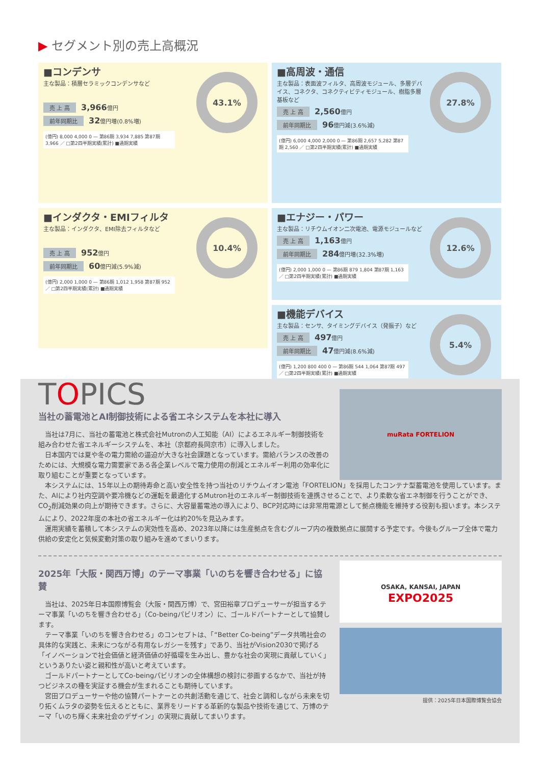▶ セグメント別の売上高概況
43.1%
■コンデンサ
主な製品：積層セラミックコンデンサなど
売 上 高 3,966億円
前年同期比 32億円増(0.8%増)
(億円) 8,000 4,000 0 — 第86期 3,934 7,885 第87期 3,966 ／ □第2四半期実績(累計) ■通期実績
27.8%
■高周波・通信
主な製品：表面波フィルタ、高周波モジュール、多層デバイス、コネクタ、コネクティビティモジュール、樹脂多層基板など
売 上 高 2,560億円
前年同期比 96億円減(3.6%減)
(億円) 6,000 4,000 2,000 0 — 第86期 2,657 5,282 第87期 2,560 ／ □第2四半期実績(累計) ■通期実績
10.4%
■インダクタ・EMIフィルタ
主な製品：インダクタ、EMI除去フィルタなど
売 上 高 952億円
前年同期比 60億円減(5.9%減)
(億円) 2,000 1,000 0 — 第86期 1,012 1,958 第87期 952 ／ □第2四半期実績(累計) ■通期実績
12.6%
■エナジー・パワー
主な製品：リチウムイオン二次電池、電源モジュールなど
売 上 高 1,163億円
前年同期比 284億円増(32.3%増)
(億円) 2,000 1,000 0 — 第86期 879 1,804 第87期 1,163 ／ □第2四半期実績(累計) ■通期実績
5.4%
■機能デバイス
主な製品：センサ、タイミングデバイス（発振子）など
売 上 高 497億円
前年同期比 47億円減(8.6%減)
(億円) 1,200 800 400 0 — 第86期 544 1,064 第87期 497 ／ □第2四半期実績(累計) ■通期実績
muRata FORTELION
TOPICS
当社の蓄電池とAI制御技術による省エネシステムを本社に導入
　当社は7月に、当社の蓄電池と株式会社Mutronの人工知能（AI）によるエネルギー制御技術を組み合わせた省エネルギーシステムを、本社（京都府長岡京市）に導入しました。
　日本国内では夏や冬の電力需給の逼迫が大きな社会課題となっています。需給バランスの改善のためには、大規模な電力需要家である各企業レベルで電力使用の削減とエネルギー利用の効率化に取り組むことが重要となっています。
　本システムには、15年以上の期待寿命と高い安全性を持つ当社のリチウムイオン電池「FORTELION」を採用したコンテナ型蓄電池を使用しています。また、AIにより社内空調や要冷機などの運転を最適化するMutron社のエネルギー制御技術を連携させることで、より柔軟な省エネ制御を行うことができ、CO<sub>2</sub>削減効果の向上が期待できます。さらに、大容量蓄電池の導入により、BCP対応時には非常用電源として拠点機能を維持する役割も担います。本システムにより、2022年度の本社の省エネルギー化は約20%を見込みます。
　運用実績を蓄積して本システムの実効性を高め、2023年以降には生産拠点を含むグループ内の複数拠点に展開する予定です。今後もグループ全体で電力供給の安定化と気候変動対策の取り組みを進めてまいります。
OSAKA, KANSAI, JAPAN
EXPO2025
提供：2025年日本国際博覧会協会
2025年「大阪・関西万博」のテーマ事業「いのちを響き合わせる」に協賛
　当社は、2025年日本国際博覧会（大阪・関西万博）で、宮田裕章プロデューサーが担当するテーマ事業「いのちを響き合わせる」（Co-beingパビリオン）に、ゴールドパートナーとして協賛します。
　テーマ事業「いのちを響き合わせる」のコンセプトは、「“Better Co-being”データ共鳴社会の具体的な実践と、未来につながる有用なレガシーを残す」であり、当社がVision2030で掲げる「イノベーションで社会価値と経済価値の好循環を生み出し、豊かな社会の実現に貢献していく」というありたい姿と親和性が高いと考えています。
　ゴールドパートナーとしてCo-beingパビリオンの全体構想の検討に参画するなかで、当社が持つビジネスの種を実証する機会が生まれることも期待しています。
　宮田プロデューサーや他の協賛パートナーとの共創活動を通じて、社会と調和しながら未来を切り拓くムラタの姿勢を伝えるとともに、業界をリードする革新的な製品や技術を通じて、万博のテーマ「いのち輝く未来社会のデザイン」の実現に貢献してまいります。